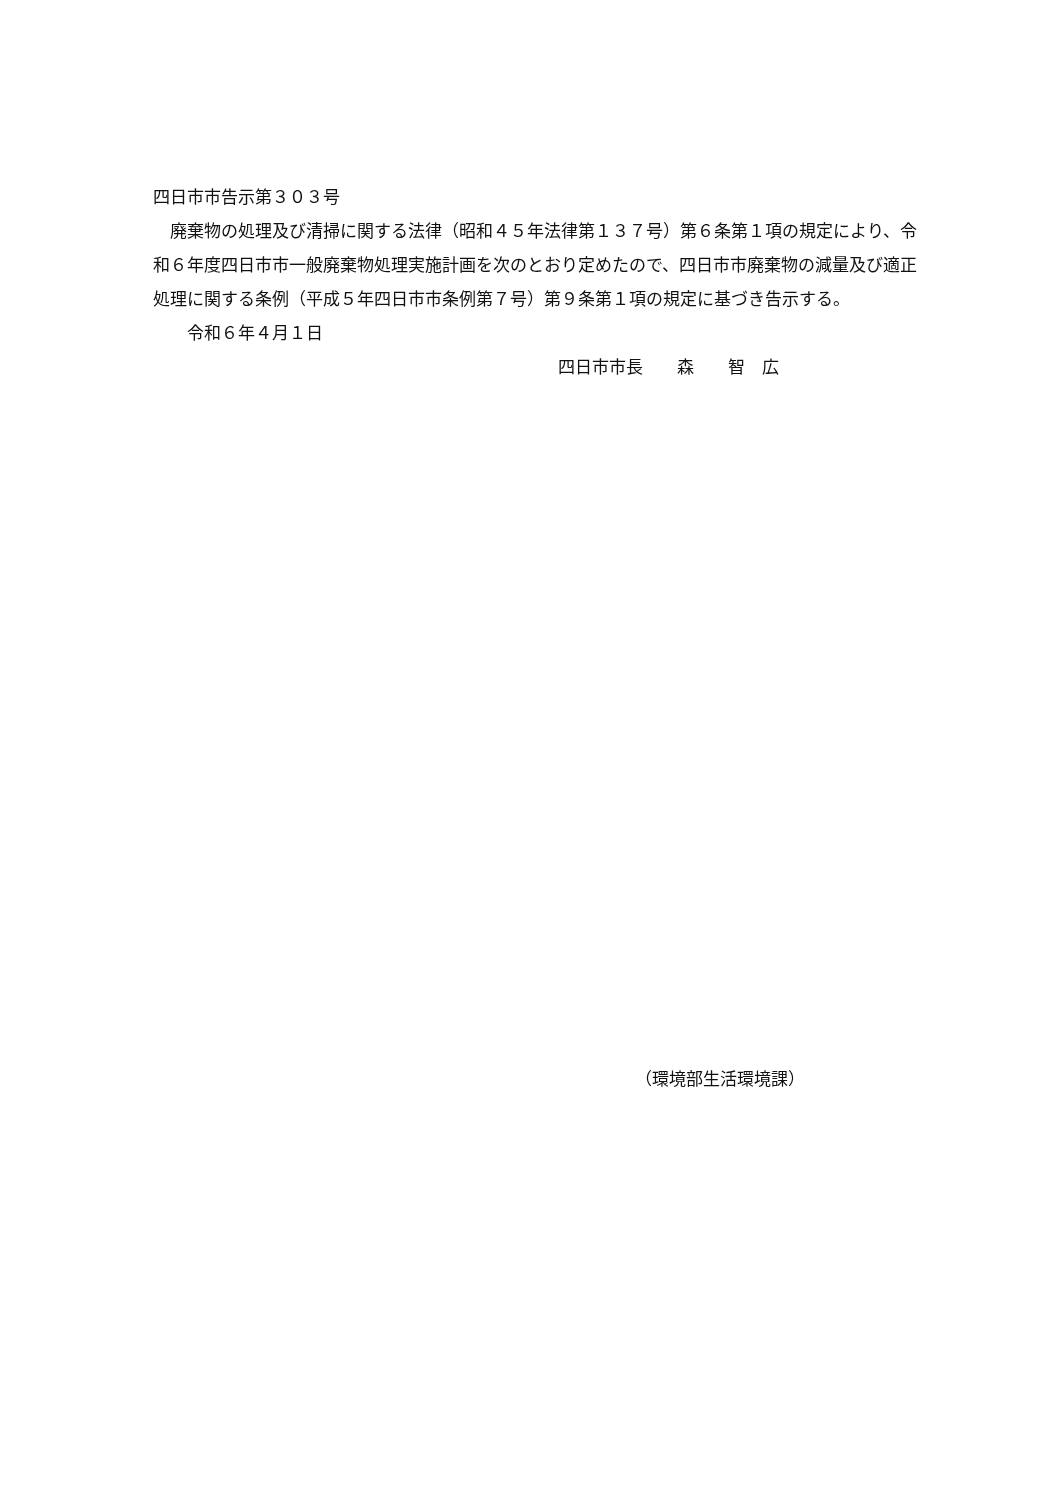四日市市告示第３０３号
　廃棄物の処理及び清掃に関する法律（昭和４５年法律第１３７号）第６条第１項の規定により、令和６年度四日市市一般廃棄物処理実施計画を次のとおり定めたので、四日市市廃棄物の減量及び適正処理に関する条例（平成５年四日市市条例第７号）第９条第１項の規定に基づき告示する。
　　令和６年４月１日
四日市市長　　森　　智　広
（環境部生活環境課）